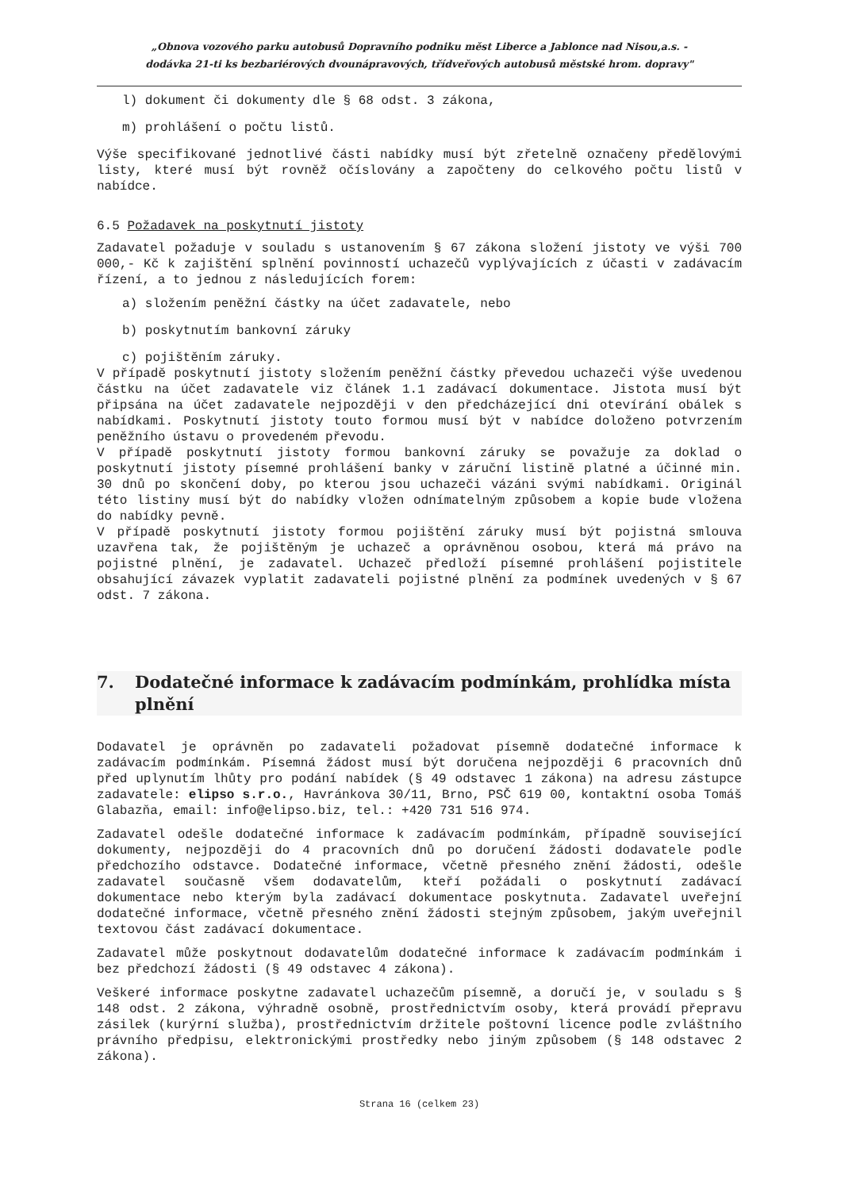„Obnova vozového parku autobusů Dopravního podniku měst Liberce a Jablonce nad Nisou,a.s. -
dodávka 21-ti ks bezbariérových dvounápravových, třídveřových autobusů městské hrom. dopravy"
l) dokument či dokumenty dle § 68 odst. 3 zákona,
m) prohlášení o počtu listů.
Výše specifikované jednotlivé části nabídky musí být zřetelně označeny předělovými listy, které musí být rovněž očíslovány a započteny do celkového počtu listů v nabídce.
6.5 Požadavek na poskytnutí jistoty
Zadavatel požaduje v souladu s ustanovením § 67 zákona složení jistoty ve výši 700 000,- Kč k zajištění splnění povinností uchazečů vyplývajících z účasti v zadávacím řízení, a to jednou z následujících forem:
a) složením peněžní částky na účet zadavatele, nebo
b) poskytnutím bankovní záruky
c) pojištěním záruky.
V případě poskytnutí jistoty složením peněžní částky převedou uchazeči výše uvedenou částku na účet zadavatele viz článek 1.1 zadávací dokumentace. Jistota musí být připsána na účet zadavatele nejpozději v den předcházející dni otevírání obálek s nabídkami. Poskytnutí jistoty touto formou musí být v nabídce doloženo potvrzením peněžního ústavu o provedeném převodu.
V případě poskytnutí jistoty formou bankovní záruky se považuje za doklad o poskytnutí jistoty písemné prohlášení banky v záruční listině platné a účinné min. 30 dnů po skončení doby, po kterou jsou uchazeči vázáni svými nabídkami. Originál této listiny musí být do nabídky vložen odnímatelným způsobem a kopie bude vložena do nabídky pevně.
V případě poskytnutí jistoty formou pojištění záruky musí být pojistná smlouva uzavřena tak, že pojištěným je uchazeč a oprávněnou osobou, která má právo na pojistné plnění, je zadavatel. Uchazeč předloží písemné prohlášení pojistitele obsahující závazek vyplatit zadavateli pojistné plnění za podmínek uvedených v § 67 odst. 7 zákona.
7. Dodatečné informace k zadávacím podmínkám, prohlídka místa plnění
Dodavatel je oprávněn po zadavateli požadovat písemně dodatečné informace k zadávacím podmínkám. Písemná žádost musí být doručena nejpozději 6 pracovních dnů před uplynutím lhůty pro podání nabídek (§ 49 odstavec 1 zákona) na adresu zástupce zadavatele: elipso s.r.o., Havránkova 30/11, Brno, PSČ 619 00, kontaktní osoba Tomáš Glabazňa, email: info@elipso.biz, tel.: +420 731 516 974.
Zadavatel odešle dodatečné informace k zadávacím podmínkám, případně související dokumenty, nejpozději do 4 pracovních dnů po doručení žádosti dodavatele podle předchozího odstavce. Dodatečné informace, včetně přesného znění žádosti, odešle zadavatel současně všem dodavatelům, kteří požádali o poskytnutí zadávací dokumentace nebo kterým byla zadávací dokumentace poskytnuta. Zadavatel uveřejní dodatečné informace, včetně přesného znění žádosti stejným způsobem, jakým uveřejnil textovou část zadávací dokumentace.
Zadavatel může poskytnout dodavatelům dodatečné informace k zadávacím podmínkám i bez předchozí žádosti (§ 49 odstavec 4 zákona).
Veškeré informace poskytne zadavatel uchazečům písemně, a doručí je, v souladu s § 148 odst. 2 zákona, výhradně osobně, prostřednictvím osoby, která provádí přepravu zásilek (kurýrní služba), prostřednictvím držitele poštovní licence podle zvláštního právního předpisu, elektronickými prostředky nebo jiným způsobem (§ 148 odstavec 2 zákona).
Strana 16 (celkem 23)